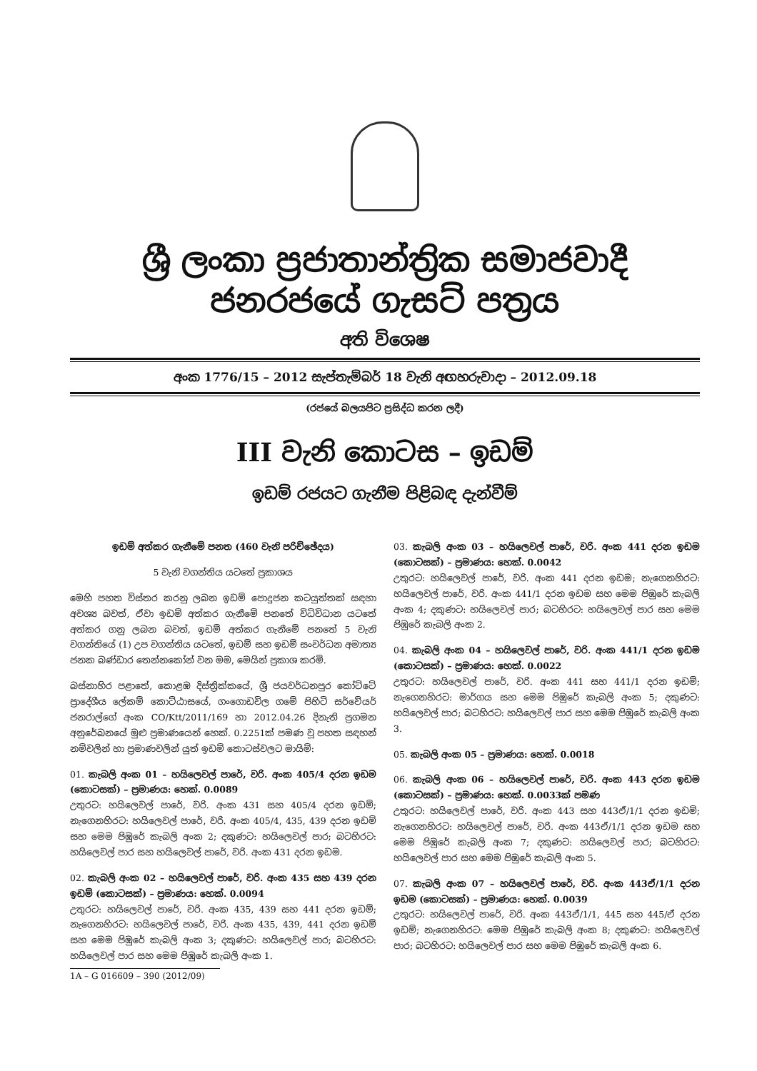ශ්‍රී ලංකා ප්‍රජාතාන්ත්‍රික සමාජවාදී ජනරජයේ ගැසට් පත්‍රය
අති විශෙෂ
අංක 1776/15 – 2012 සැප්තැම්බර් 18 වැනි අඟහරුවාදා – 2012.09.18
(රජයේ බලයපිට ප්‍රසිද්ධ කරන ලදී)
III වැනි කොටස – ඉඩම්
ඉඩම් රජයට ගැනීම පිළිබඳ දැන්වීම්
ඉඩම් අත්කර ගැනීමේ පනත (460 වැනි පරිච්ඡේදය)
5 වැනි වගන්තිය යටතේ ප්‍රකාශය
මෙහි පහත විස්තර කරනු ලබන ඉඩම් පොදුජන කටයුත්තක් සඳහා අවශ්‍ය බවත්, ඒවා ඉඩම් අත්කර ගැනීමේ පනතේ විධිවිධාන යටතේ අත්කර ගනු ලබන බවත්, ඉඩම් අත්කර ගැනීමේ පනතේ 5 වැනි වගන්තියේ (1) උප වගන්තිය යටතේ, ඉඩම් සහ ඉඩම් සංවර්ධන අමාත්‍ය ජනක බණ්ඩාර තෙන්නකෝන් වන මම, මෙයින් ප්‍රකාශ කරමි.
බස්නාහිර පළාතේ, කොළඹ දිස්ත්‍රික්කයේ, ශ්‍රී ජයවර්ධනපුර කෝට්ටේ ප්‍රාදේශීය ලේකම් කොට්ඨාසයේ, ගංගොඩවිල ගමේ පිහිටි සර්වේයර් ජනරාල්ගේ අංක CO/Ktt/2011/169 හා 2012.04.26 දිනැති ප්‍රගමන අනුරේඛනයේ මුළු ප්‍රමාණයෙන් හෙක්. 0.2251ක් පමණ වූ පහත සඳහන් නම්වලින් හා ප්‍රමාණවලින් යුත් ඉඩම් කොටස්වලට මායිම්:
01. කැබලි අංක 01 – හයිලෙවල් පාරේ, වරි. අංක 405/4 දරන ඉඩම (කොටසක්) – ප්‍රමාණය: හෙක්. 0.0089
උතුරට: හයිලෙවල් පාරේ, වරි. අංක 431 සහ 405/4 දරන ඉඩම්; නැගෙනහිරට: හයිලෙවල් පාරේ, වරි. අංක 405/4, 435, 439 දරන ඉඩම් සහ මෙම පිඹුරේ කැබලි අංක 2; දකුණට: හයිලෙවල් පාර; බටහිරට: හයිලෙවල් පාර සහ හයිලෙවල් පාරේ, වරි. අංක 431 දරන ඉඩම.
02. කැබලි අංක 02 – හයිලෙවල් පාරේ, වරි. අංක 435 සහ 439 දරන ඉඩම් (කොටසක්) – ප්‍රමාණය: හෙක්. 0.0094
උතුරට: හයිලෙවල් පාරේ, වරි. අංක 435, 439 සහ 441 දරන ඉඩම්; නැගෙනහිරට: හයිලෙවල් පාරේ, වරි. අංක 435, 439, 441 දරන ඉඩම් සහ මෙම පිඹුරේ කැබලි අංක 3; දකුණට: හයිලෙවල් පාර; බටහිරට: හයිලෙවල් පාර සහ මෙම පිඹුරේ කැබලි අංක 1.
1A – G 016609 – 390 (2012/09)
03. කැබලි අංක 03 – හයිලෙවල් පාරේ, වරි. අංක 441 දරන ඉඩම (කොටසක්) – ප්‍රමාණය: හෙක්. 0.0042
උතුරට: හයිලෙවල් පාරේ, වරි. අංක 441 දරන ඉඩම; නැගෙනහිරට: හයිලෙවල් පාරේ, වරි. අංක 441/1 දරන ඉඩම සහ මෙම පිඹුරේ කැබලි අංක 4; දකුණට: හයිලෙවල් පාර; බටහිරට: හයිලෙවල් පාර සහ මෙම පිඹුරේ කැබලි අංක 2.
04. කැබලි අංක 04 – හයිලෙවල් පාරේ, වරි. අංක 441/1 දරන ඉඩම (කොටසක්) – ප්‍රමාණය: හෙක්. 0.0022
උතුරට: හයිලෙවල් පාරේ, වරි. අංක 441 සහ 441/1 දරන ඉඩම්; නැගෙනහිරට: මාර්ගය සහ මෙම පිඹුරේ කැබලි අංක 5; දකුණට: හයිලෙවල් පාර; බටහිරට: හයිලෙවල් පාර සහ මෙම පිඹුරේ කැබලි අංක 3.
05. කැබලි අංක 05 – ප්‍රමාණය: හෙක්. 0.0018
06. කැබලි අංක 06 – හයිලෙවල් පාරේ, වරි. අංක 443 දරන ඉඩම (කොටසක්) – ප්‍රමාණය: හෙක්. 0.0033ක් පමණ
උතුරට: හයිලෙවල් පාරේ, වරි. අංක 443 සහ 443ඒ/1/1 දරන ඉඩම්; නැගෙනහිරට: හයිලෙවල් පාරේ, වරි. අංක 443ඒ/1/1 දරන ඉඩම සහ මෙම පිඹුරේ කැබලි අංක 7; දකුණට: හයිලෙවල් පාර; බටහිරට: හයිලෙවල් පාර සහ මෙම පිඹුරේ කැබලි අංක 5.
07. කැබලි අංක 07 – හයිලෙවල් පාරේ, වරි. අංක 443ඒ/1/1 දරන ඉඩම (කොටසක්) – ප්‍රමාණය: හෙක්. 0.0039
උතුරට: හයිලෙවල් පාරේ, වරි. අංක 443ඒ/1/1, 445 සහ 445/ඒ දරන ඉඩම්; නැගෙනහිරට: මෙම පිඹුරේ කැබලි අංක 8; දකුණට: හයිලෙවල් පාර; බටහිරට: හයිලෙවල් පාර සහ මෙම පිඹුරේ කැබලි අංක 6.